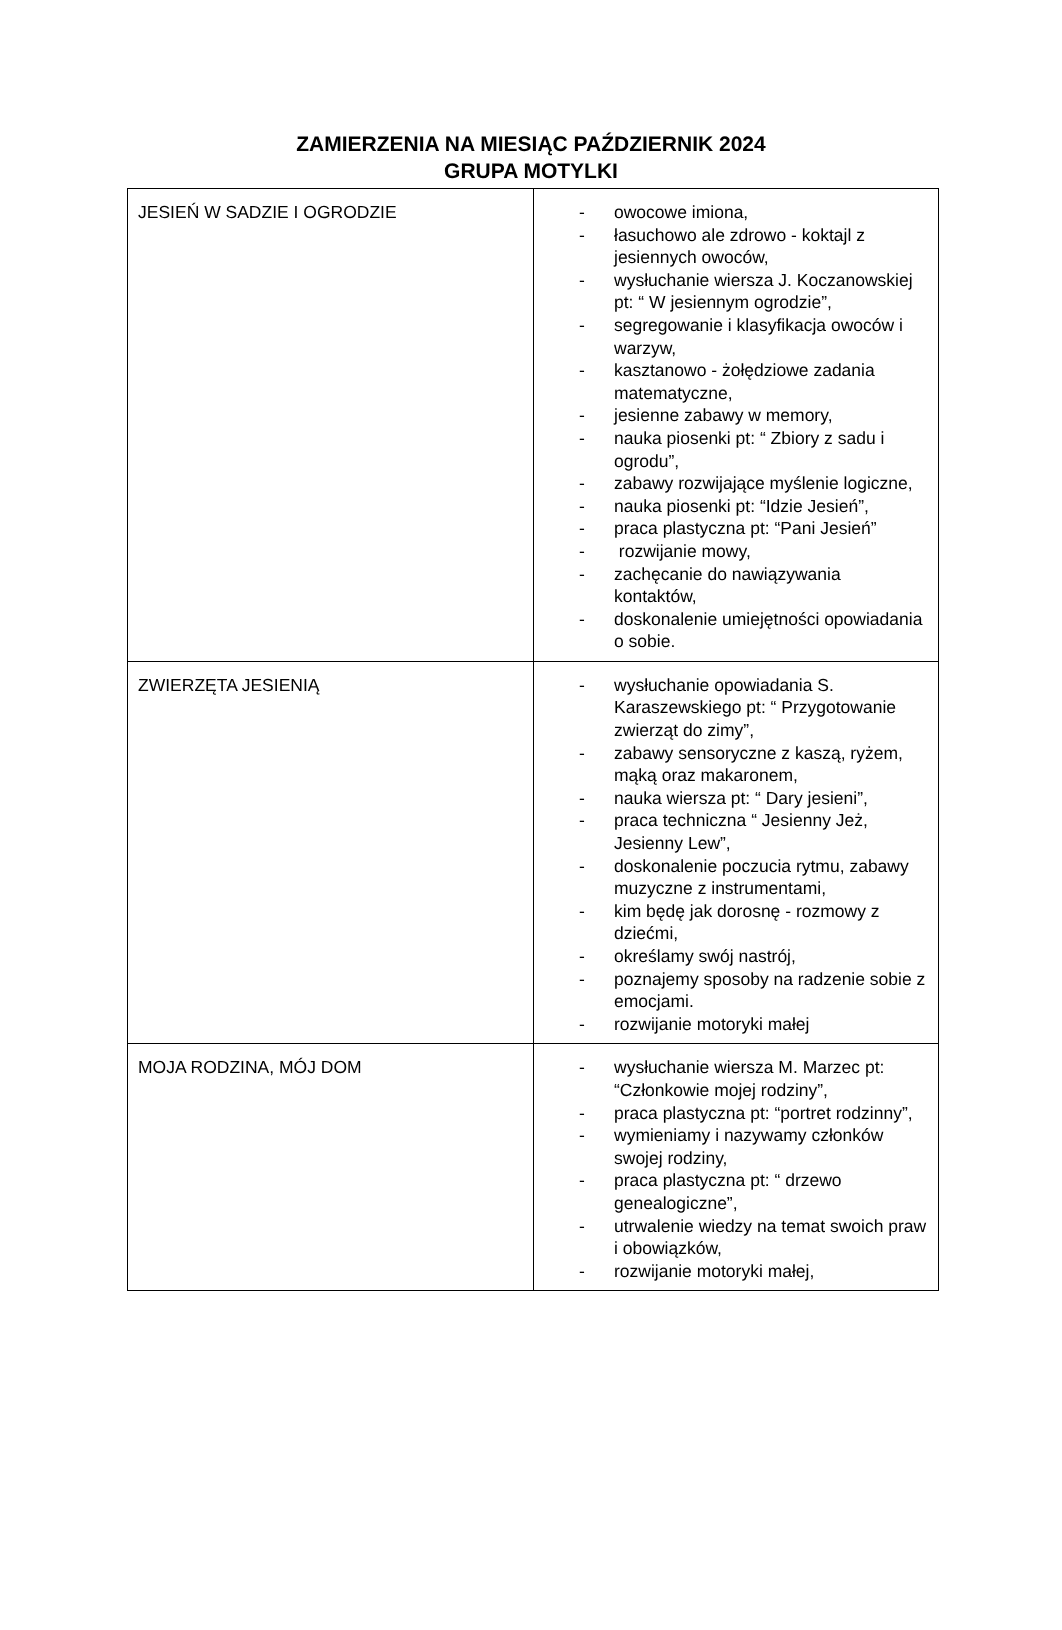ZAMIERZENIA NA MIESIĄC PAŹDZIERNIK 2024
GRUPA MOTYLKI
| JESIEŃ W SADZIE I OGRODZIE | - owocowe imiona, - łasuchowo ale zdrowo - koktajl z jesiennych owoców, - wysłuchanie wiersza J. Koczanowskiej pt: “ W jesiennym ogrodzie”, - segregowanie i klasyfikacja owoców i warzyw, - kasztanowo - żołędziowe zadania matematyczne, - jesienne zabawy w memory, - nauka piosenki pt: “ Zbiory z sadu i ogrodu”, - zabawy rozwijające myślenie logiczne, - nauka piosenki pt: “Idzie Jesień”, - praca plastyczna pt: “Pani Jesień” - rozwijanie mowy, - zachęcanie do nawiązywania kontaktów, - doskonalenie umiejętności opowiadania o sobie. |
| ZWIERZĘTA JESIENIĄ | - wysłuchanie opowiadania S. Karaszewskiego pt: “ Przygotowanie zwierząt do zimy”, - zabawy sensoryczne z kaszą, ryżem, mąką oraz makaronem, - nauka wiersza pt: “ Dary jesieni”, - praca techniczna “ Jesienny Jeż, Jesienny Lew”, - doskonalenie poczucia rytmu, zabawy muzyczne z instrumentami, - kim będę jak dorosnę - rozmowy z dziećmi, - określamy swój nastrój, - poznajemy sposoby na radzenie sobie z emocjami. - rozwijanie motoryki małej |
| MOJA RODZINA, MÓJ DOM | - wysłuchanie wiersza M. Marzec pt: “Członkowie mojej rodziny”, - praca plastyczna pt: “portret rodzinny”, - wymieniamy i nazywamy członków swojej rodziny, - praca plastyczna pt: “ drzewo genealogiczne”, - utrwalenie wiedzy na temat swoich praw i obowiązków, - rozwijanie motoryki małej, |